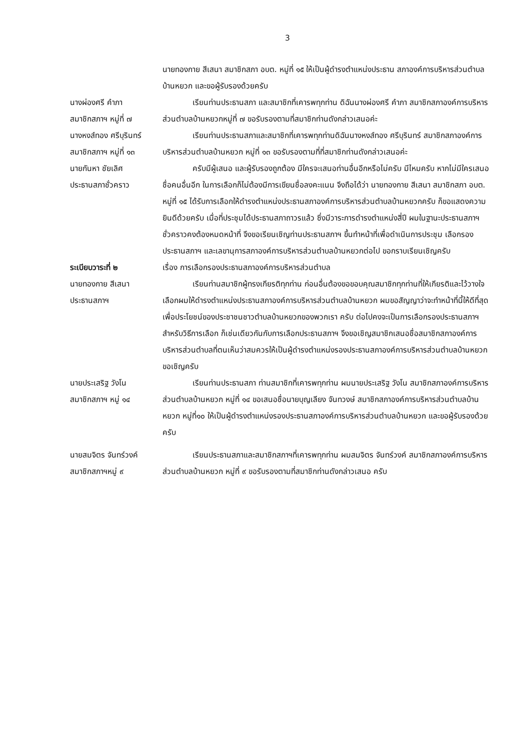3
นายทองกาย สีเสนา สมาชิกสภา อบต. หมู่ที่ ๑๕ ให้เป็นผู้ดำรงตำแหน่งประธาน สภาองค์การบริหารส่วนตำบลบ้านหยวก และขอผู้รับรองด้วยครับ
นางผ่องศรี คำภา
สมาชิกสภาฯ หมู่ที่ ๗
เรียนท่านประธานสภา และสมาชิกที่เคารพทุกท่าน ดิฉันนางผ่องศรี คำภา สมาชิกสภาองค์การบริหารส่วนตำบลบ้านหยวกหมู่ที่ ๗ ขอรับรองตามที่สมาชิกท่านดังกล่าวเสนอค่ะ
นางหงส์ทอง ศรีบุรินทร์
สมาชิกสภาฯ หมู่ที่ ๑๓
เรียนท่านประธานสภาและสมาชิกที่เคารพทุกท่านดิฉันนางหงส์ทอง ศรีบุรินทร์ สมาชิกสภาองค์การบริหารส่วนตำบลบ้านหยวก หมู่ที่ ๑๓ ขอรับรองตามที่ที่สมาชิกท่านดังกล่าวเสนอค่ะ
นายกันหา ชัยเลิศ
ประธานสภาชั่วคราว
ครับมีผู้เสนอ และผู้รับรองถูกต้อง มีใครจะเสนอท่านอื่นอีกหรือไม่ครับ มีไหมครับ หากไม่มีใครเสนอชื่อคนอื่นอีก ในการเลือกก็ไม่ต้องมีการเขียนชื่อลงคะแนน จึงถือได้ว่า นายทองกาย สีเสนา สมาชิกสภา อบต. หมู่ที่ ๑๕ ได้รับการเลือกให้ดำรงตำแหน่งประธานสภาองค์การบริหารส่วนตำบลบ้านหยวกครับ ก็ขอแสดงความยินดีด้วยครับ เมื่อที่ประชุมได้ประธานสภาถาวรแล้ว ซึ่งมีวาระการดำรงตำแหน่งสี่ปี ผมในฐานะประธานสภาฯชั่วคราวคงต้องหมดหน้าที่ จึงขอเรียนเชิญท่านประธานสภาฯ ขึ้นทำหน้าที่เพื่อดำเนินการประชุม เลือกรองประธานสภาฯ และเลขานุการสภาองค์การบริหารส่วนตำบลบ้านหยวกต่อไป ขอกราบเรียนเชิญครับ
ระเบียบวาระที่ ๒ เรื่อง การเลือกรองประธานสภาองค์การบริหารส่วนตำบล
นายทองกาย สีเสนา
ประธานสภาฯ
เรียนท่านสมาชิกผู้ทรงเกียรติทุกท่าน ก่อนอื่นต้องขอขอบคุณสมาชิกทุกท่านที่ให้เกียรติและไว้วางใจเลือกผมให้ดำรงตำแหน่งประธานสภาองค์การบริหารส่วนตำบลบ้านหยวก ผมขอสัญญาว่าจะทำหน้าที่นี้ให้ดีที่สุด เพื่อประโยชน์ของประชาชนชาวตำบลบ้านหยวกของพวกเรา ครับ ต่อไปคงจะเป็นการเลือกรองประธานสภาฯ สำหรับวิธีการเลือก ก็เช่นเดียวกันกับการเลือกประธานสภาฯ จึงขอเชิญสมาชิกเสนอชื่อสมาชิกสภาองค์การบริหารส่วนตำบลที่ตนเห็นว่าสมควรให้เป็นผู้ดำรงตำแหน่งรองประธานสภาองค์การบริหารส่วนตำบลบ้านหยวก ขอเชิญครับ
นายประเสริฐ วังโน
สมาชิกสภาฯ หมู่ ๑๔
เรียนท่านประธานสภา ท่านสมาชิกที่เคารพทุกท่าน ผมนายประเสริฐ วังโน สมาชิกสภาองค์การบริหารส่วนตำบลบ้านหยวก หมู่ที่ ๑๔ ขอเสนอชื่อนายบุญเลียง จันทวงษ์ สมาชิกสภาองค์การบริหารส่วนตำบลบ้านหยวก หมู่ที่๑๐ ให้เป็นผู้ดำรงตำแหน่งรองประธานสภาองค์การบริหารส่วนตำบลบ้านหยวก และขอผู้รับรองด้วยครับ
นายสมจิตร จันทร์วงค์
สมาชิกสภาฯหมู่ ๙
เรียนประธานสภาและสมาชิกสภาฯที่เคารพทุกท่าน ผมสมจิตร จันทร์วงค์ สมาชิกสภาองค์การบริหารส่วนตำบลบ้านหยวก หมู่ที่ ๙ ขอรับรองตามที่สมาชิกท่านดังกล่าวเสนอ ครับ